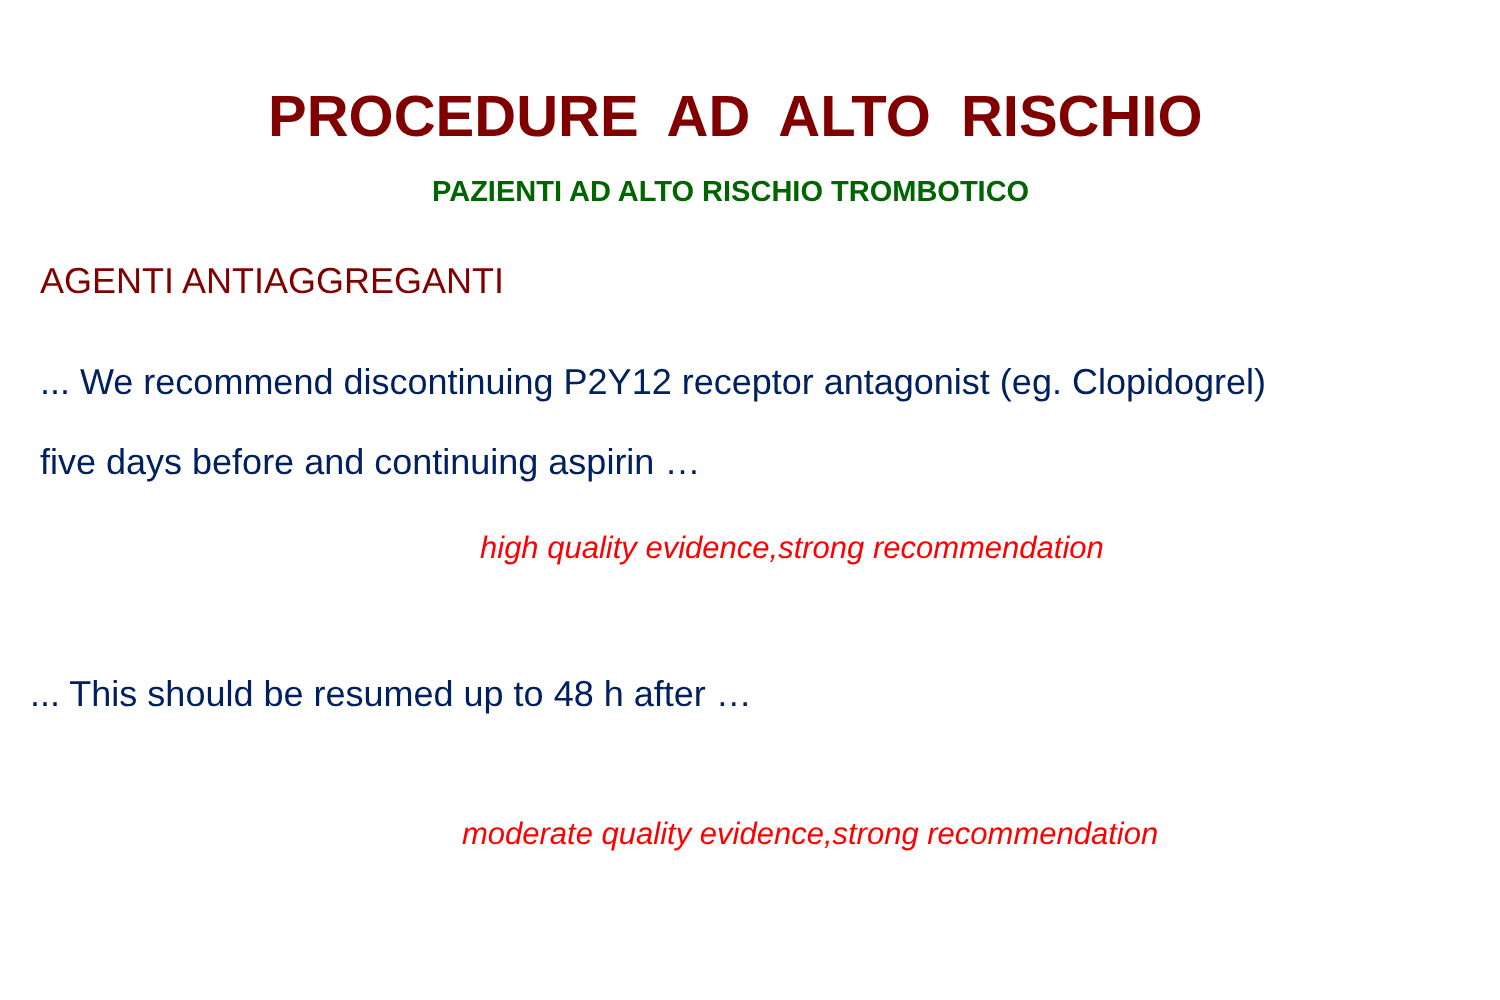PROCEDURE AD ALTO RISCHIO
PAZIENTI AD ALTO RISCHIO TROMBOTICO
AGENTI ANTIAGGREGANTI
... We recommend discontinuing P2Y12 receptor antagonist (eg. Clopidogrel)
five days before and continuing aspirin …
high quality evidence,strong recommendation
... This should be resumed up to 48 h after …
moderate quality evidence,strong recommendation